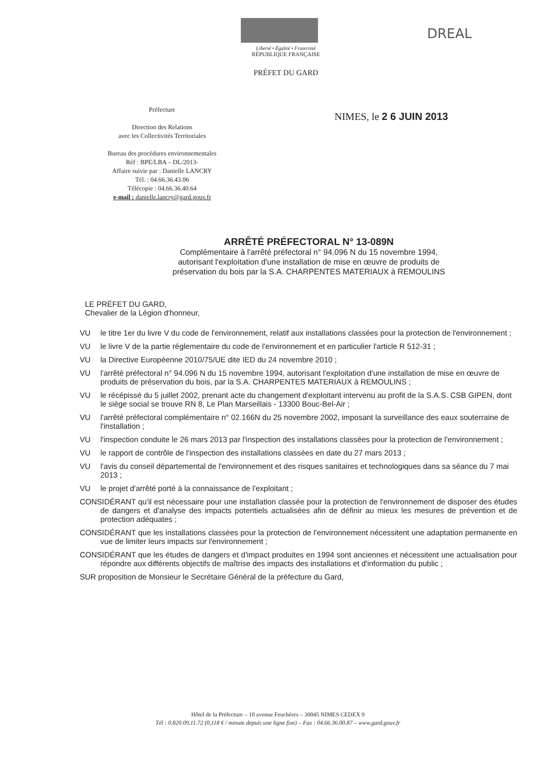DREAL
Liberté • Égalité • Fraternité
RÉPUBLIQUE FRANÇAISE
PRÉFET DU GARD
Préfecture
Direction des Relations
avec les Collectivités Territoriales
Bureau des procédures environnementales
Réf : BPE/LBA – DL/2013-
Affaire suivie par : Danielle LANCRY
Tél. : 04.66.36.43.06
Télécopie : 04.66.36.40.64
e-mail : danielle.lancry@gard.gouv.fr
NIMES, le 2 6 JUIN 2013
ARRÊTÉ PRÉFECTORAL N° 13-089N
Complémentaire à l'arrêté préfectoral n° 94.096 N du 15 novembre 1994,
autorisant l'exploitation d'une installation de mise en œuvre de produits de
préservation du bois par la S.A. CHARPENTES MATERIAUX à REMOULINS
LE PRÉFET DU GARD,
Chevalier de la Légion d'honneur,
VU le titre 1er du livre V du code de l'environnement, relatif aux installations classées pour la protection de l'environnement ;
VU le livre V de la partie réglementaire du code de l'environnement et en particulier l'article R 512-31 ;
VU la Directive Européenne 2010/75/UE dite IED du 24 novembre 2010 ;
VU l'arrêté préfectoral n° 94.096 N du 15 novembre 1994, autorisant l'exploitation d'une installation de mise en œuvre de produits de préservation du bois, par la S.A. CHARPENTES MATERIAUX à REMOULINS ;
VU le récépissé du 5 juillet 2002, prenant acte du changement d'exploitant intervenu au profit de la S.A.S. CSB GIPEN, dont le siège social se trouve RN 8, Le Plan Marseillais - 13300 Bouc-Bel-Air ;
VU l'arrêté préfectoral complémentaire n° 02.166N du 25 novembre 2002, imposant la surveillance des eaux souterraine de l'installation ;
VU l'inspection conduite le 26 mars 2013 par l'inspection des installations classées pour la protection de l'environnement ;
VU le rapport de contrôle de l'inspection des installations classées en date du 27 mars 2013 ;
VU l'avis du conseil départemental de l'environnement et des risques sanitaires et technologiques dans sa séance du 7 mai 2013 ;
VU le projet d'arrêté porté à la connaissance de l'exploitant ;
CONSIDÉRANT qu'il est nécessaire pour une installation classée pour la protection de l'environnement de disposer des études de dangers et d'analyse des impacts potentiels actualisées afin de définir au mieux les mesures de prévention et de protection adéquates ;
CONSIDÉRANT que les installations classées pour la protection de l'environnement nécessitent une adaptation permanente en vue de limiter leurs impacts sur l'environnement ;
CONSIDÉRANT que les études de dangers et d'impact produites en 1994 sont anciennes et nécessitent une actualisation pour répondre aux différents objectifs de maîtrise des impacts des installations et d'information du public ;
SUR proposition de Monsieur le Secrétaire Général de la préfecture du Gard,
Hôtel de la Préfecture – 10 avenue Feuchères – 30045 NIMES CEDEX 9
Tél : 0.820.09.11.72 (0,118 € / minute depuis une ligne fixe) – Fax : 04.66.36.00.87 – www.gard.gouv.fr